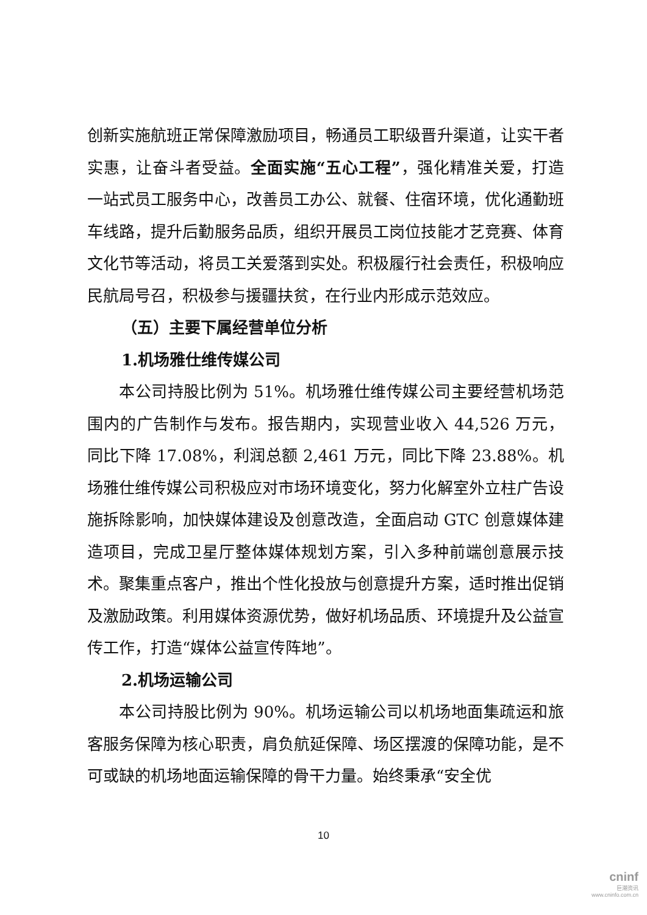创新实施航班正常保障激励项目，畅通员工职级晋升渠道，让实干者实惠，让奋斗者受益。全面实施“五心工程”，强化精准关爱，打造一站式员工服务中心，改善员工办公、就餐、住宿环境，优化通勤班车线路，提升后勤服务品质，组织开展员工岗位技能才艺竞赛、体育文化节等活动，将员工关爱落到实处。积极履行社会责任，积极响应民航局号召，积极参与援疆扶贫，在行业内形成示范效应。
（五）主要下属经营单位分析
1.机场雅仕维传媒公司
本公司持股比例为 51%。机场雅仕维传媒公司主要经营机场范围内的广告制作与发布。报告期内，实现营业收入 44,526 万元，同比下降 17.08%，利润总额 2,461 万元，同比下降 23.88%。机场雅仕维传媒公司积极应对市场环境变化，努力化解室外立柱广告设施拆除影响，加快媒体建设及创意改造，全面启动 GTC 创意媒体建造项目，完成卫星厅整体媒体规划方案，引入多种前端创意展示技术。聚集重点客户，推出个性化投放与创意提升方案，适时推出促销及激励政策。利用媒体资源优势，做好机场品质、环境提升及公益宣传工作，打造“媒体公益宣传阵地”。
2.机场运输公司
本公司持股比例为 90%。机场运输公司以机场地面集疏运和旅客服务保障为核心职责，肩负航延保障、场区摆渡的保障功能，是不可或缺的机场地面运输保障的骨干力量。始终秉承“安全优
10
cninf
巨潮资讯
www.cninfo.com.cn